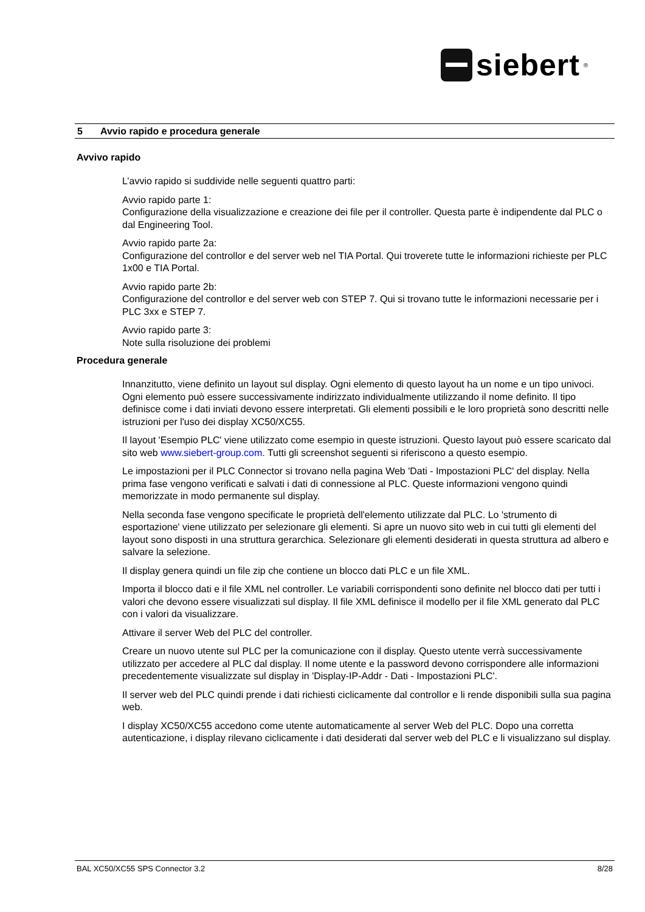siebert<sup>®</sup>
5 Avvio rapido e procedura generale
Avvivo rapido
L’avvio rapido si suddivide nelle seguenti quattro parti:
Avvio rapido parte 1:
Configurazione della visualizzazione e creazione dei file per il controller. Questa parte è indipendente dal PLC o dal Engineering Tool.
Avvio rapido parte 2a:
Configurazione del controllor e del server web nel TIA Portal. Qui troverete tutte le informazioni richieste per PLC 1x00 e TIA Portal.
Avvio rapido parte 2b:
Configurazione del controllor e del server web con STEP 7. Qui si trovano tutte le informazioni necessarie per i PLC 3xx e STEP 7.
Avvio rapido parte 3:
Note sulla risoluzione dei problemi
Procedura generale
Innanzitutto, viene definito un layout sul display. Ogni elemento di questo layout ha un nome e un tipo univoci. Ogni elemento può essere successivamente indirizzato individualmente utilizzando il nome definito. Il tipo definisce come i dati inviati devono essere interpretati. Gli elementi possibili e le loro proprietà sono descritti nelle istruzioni per l'uso dei display XC50/XC55.
Il layout 'Esempio PLC' viene utilizzato come esempio in queste istruzioni. Questo layout può essere scaricato dal sito web www.siebert-group.com. Tutti gli screenshot seguenti si riferiscono a questo esempio.
Le impostazioni per il PLC Connector si trovano nella pagina Web 'Dati - Impostazioni PLC' del display. Nella prima fase vengono verificati e salvati i dati di connessione al PLC. Queste informazioni vengono quindi memorizzate in modo permanente sul display.
Nella seconda fase vengono specificate le proprietà dell'elemento utilizzate dal PLC. Lo 'strumento di esportazione' viene utilizzato per selezionare gli elementi. Si apre un nuovo sito web in cui tutti gli elementi del layout sono disposti in una struttura gerarchica. Selezionare gli elementi desiderati in questa struttura ad albero e salvare la selezione.
Il display genera quindi un file zip che contiene un blocco dati PLC e un file XML.
Importa il blocco dati e il file XML nel controller. Le variabili corrispondenti sono definite nel blocco dati per tutti i valori che devono essere visualizzati sul display. Il file XML definisce il modello per il file XML generato dal PLC con i valori da visualizzare.
Attivare il server Web del PLC del controller.
Creare un nuovo utente sul PLC per la comunicazione con il display. Questo utente verrà successivamente utilizzato per accedere al PLC dal display. Il nome utente e la password devono corrispondere alle informazioni precedentemente visualizzate sul display in 'Display-IP-Addr - Dati - Impostazioni PLC'.
Il server web del PLC quindi prende i dati richiesti ciclicamente dal controllor e li rende disponibili sulla sua pagina web.
I display XC50/XC55 accedono come utente automaticamente al server Web del PLC. Dopo una corretta autenticazione, i display rilevano ciclicamente i dati desiderati dal server web del PLC e li visualizzano sul display.
BAL XC50/XC55 SPS Connector 3.2 8/28